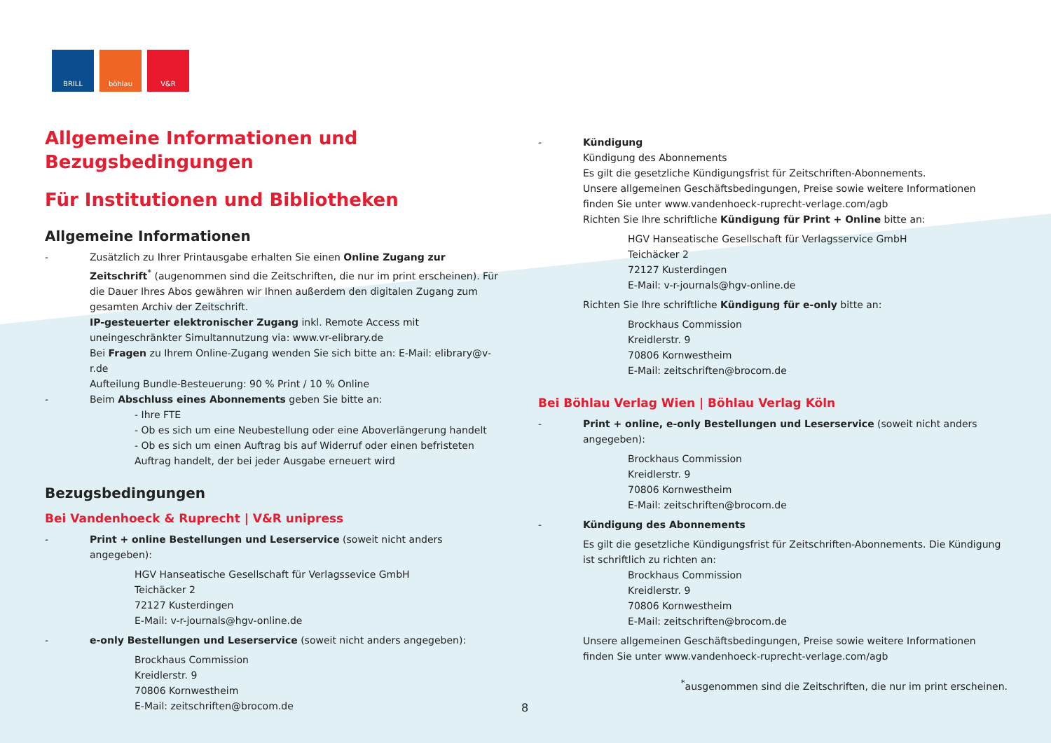BRILL böhlau V&R
Allgemeine Informationen und Bezugsbedingungen
Für Institutionen und Bibliotheken
Allgemeine Informationen
- Zusätzlich zu Ihrer Printausgabe erhalten Sie einen Online Zugang zur Zeitschrift<sup>*</sup> (augenommen sind die Zeitschriften, die nur im print erscheinen). Für die Dauer Ihres Abos gewähren wir Ihnen außerdem den digitalen Zugang zum gesamten Archiv der Zeitschrift.
IP-gesteuerter elektronischer Zugang inkl. Remote Access mit uneingeschränkter Simultannutzung via: www.vr-elibrary.de
Bei Fragen zu Ihrem Online-Zugang wenden Sie sich bitte an: E-Mail: elibrary@v-r.de
Aufteilung Bundle-Besteuerung: 90 % Print / 10 % Online
- Beim Abschluss eines Abonnements geben Sie bitte an:
- Ihre FTE
- Ob es sich um eine Neubestellung oder eine Aboverlängerung handelt
- Ob es sich um einen Auftrag bis auf Widerruf oder einen befristeten Auftrag handelt, der bei jeder Ausgabe erneuert wird
Bezugsbedingungen
Bei Vandenhoeck & Ruprecht | V&R unipress
- Print + online Bestellungen und Leserservice (soweit nicht anders angegeben):
HGV Hanseatische Gesellschaft für Verlagssevice GmbH
Teichäcker 2
72127 Kusterdingen
E-Mail: v-r-journals@hgv-online.de
- e-only Bestellungen und Leserservice (soweit nicht anders angegeben):
Brockhaus Commission
Kreidlerstr. 9
70806 Kornwestheim
E-Mail: zeitschriften@brocom.de
- Kündigung
Kündigung des Abonnements
Es gilt die gesetzliche Kündigungsfrist für Zeitschriften-Abonnements.
Unsere allgemeinen Geschäftsbedingungen, Preise sowie weitere Informationen finden Sie unter www.vandenhoeck-ruprecht-verlage.com/agb
Richten Sie Ihre schriftliche Kündigung für Print + Online bitte an:
HGV Hanseatische Gesellschaft für Verlagsservice GmbH
Teichäcker 2
72127 Kusterdingen
E-Mail: v-r-journals@hgv-online.de
Richten Sie Ihre schriftliche Kündigung für e-only bitte an:
Brockhaus Commission
Kreidlerstr. 9
70806 Kornwestheim
E-Mail: zeitschriften@brocom.de
Bei Böhlau Verlag Wien | Böhlau Verlag Köln
- Print + online, e-only Bestellungen und Leserservice (soweit nicht anders angegeben):
Brockhaus Commission
Kreidlerstr. 9
70806 Kornwestheim
E-Mail: zeitschriften@brocom.de
- Kündigung des Abonnements
Es gilt die gesetzliche Kündigungsfrist für Zeitschriften-Abonnements. Die Kündigung ist schriftlich zu richten an:
Brockhaus Commission
Kreidlerstr. 9
70806 Kornwestheim
E-Mail: zeitschriften@brocom.de
Unsere allgemeinen Geschäftsbedingungen, Preise sowie weitere Informationen finden Sie unter www.vandenhoeck-ruprecht-verlage.com/agb
<sup>*</sup> ausgenommen sind die Zeitschriften, die nur im print erscheinen.
8